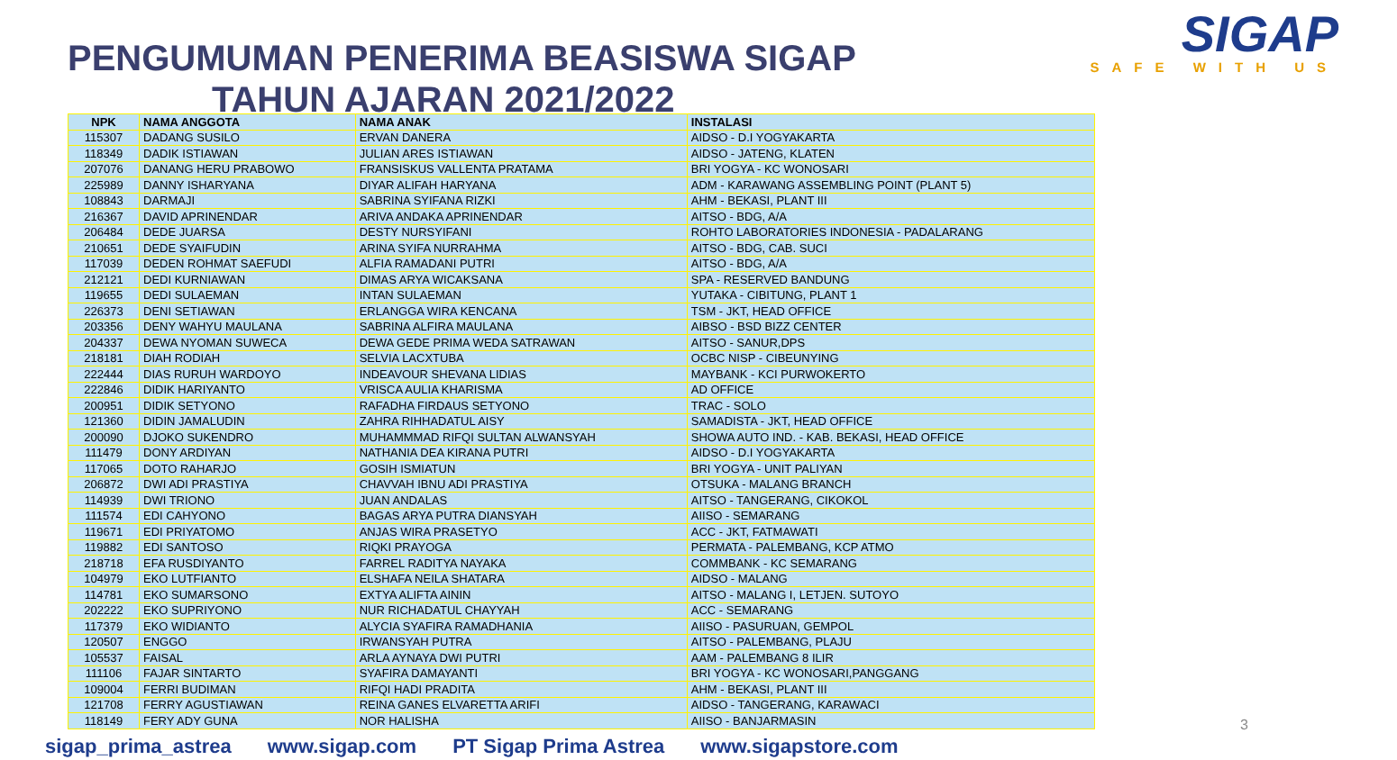SIGAP
SAFE WITH US
PENGUMUMAN PENERIMA BEASISWA SIGAP
TAHUN AJARAN 2021/2022
| NPK | NAMA ANGGOTA | NAMA ANAK | INSTALASI |
| --- | --- | --- | --- |
| 115307 | DADANG SUSILO | ERVAN DANERA | AIDSO - D.I YOGYAKARTA |
| 118349 | DADIK ISTIAWAN | JULIAN ARES ISTIAWAN | AIDSO - JATENG, KLATEN |
| 207076 | DANANG HERU PRABOWO | FRANSISKUS VALLENTA PRATAMA | BRI YOGYA - KC WONOSARI |
| 225989 | DANNY ISHARYANA | DIYAR ALIFAH HARYANA | ADM - KARAWANG ASSEMBLING POINT (PLANT 5) |
| 108843 | DARMAJI | SABRINA SYIFANA RIZKI | AHM - BEKASI, PLANT III |
| 216367 | DAVID APRINENDAR | ARIVA ANDAKA APRINENDAR | AITSO - BDG, A/A |
| 206484 | DEDE JUARSA | DESTY NURSYIFANI | ROHTO LABORATORIES INDONESIA - PADALARANG |
| 210651 | DEDE SYAIFUDIN | ARINA SYIFA NURRAHMA | AITSO - BDG, CAB. SUCI |
| 117039 | DEDEN ROHMAT SAEFUDI | ALFIA RAMADANI PUTRI | AITSO - BDG, A/A |
| 212121 | DEDI KURNIAWAN | DIMAS ARYA WICAKSANA | SPA - RESERVED BANDUNG |
| 119655 | DEDI SULAEMAN | INTAN SULAEMAN | YUTAKA - CIBITUNG, PLANT 1 |
| 226373 | DENI SETIAWAN | ERLANGGA WIRA KENCANA | TSM - JKT, HEAD OFFICE |
| 203356 | DENY WAHYU MAULANA | SABRINA ALFIRA MAULANA | AIBSO - BSD BIZZ CENTER |
| 204337 | DEWA NYOMAN SUWECA | DEWA GEDE PRIMA WEDA SATRAWAN | AITSO - SANUR,DPS |
| 218181 | DIAH RODIAH | SELVIA LACXTUBA | OCBC NISP - CIBEUNYING |
| 222444 | DIAS RURUH WARDOYO | INDEAVOUR SHEVANA LIDIAS | MAYBANK - KCI PURWOKERTO |
| 222846 | DIDIK HARIYANTO | VRISCA AULIA KHARISMA | AD OFFICE |
| 200951 | DIDIK SETYONO | RAFADHA FIRDAUS SETYONO | TRAC - SOLO |
| 121360 | DIDIN JAMALUDIN | ZAHRA RIHHADATUL AISY | SAMADISTA - JKT, HEAD OFFICE |
| 200090 | DJOKO SUKENDRO | MUHAMMMAD RIFQI SULTAN ALWANSYAH | SHOWA AUTO IND. - KAB. BEKASI, HEAD OFFICE |
| 111479 | DONY ARDIYAN | NATHANIA DEA KIRANA PUTRI | AIDSO - D.I YOGYAKARTA |
| 117065 | DOTO RAHARJO | GOSIH ISMIATUN | BRI YOGYA - UNIT PALIYAN |
| 206872 | DWI ADI PRASTIYA | CHAVVAH IBNU ADI PRASTIYA | OTSUKA - MALANG BRANCH |
| 114939 | DWI TRIONO | JUAN ANDALAS | AITSO - TANGERANG, CIKOKOL |
| 111574 | EDI CAHYONO | BAGAS ARYA PUTRA DIANSYAH | AIISO - SEMARANG |
| 119671 | EDI PRIYATOMO | ANJAS WIRA PRASETYO | ACC - JKT, FATMAWATI |
| 119882 | EDI SANTOSO | RIQKI PRAYOGA | PERMATA - PALEMBANG, KCP ATMO |
| 218718 | EFA RUSDIYANTO | FARREL RADITYA NAYAKA | COMMBANK - KC SEMARANG |
| 104979 | EKO LUTFIANTO | ELSHAFA NEILA SHATARA | AIDSO - MALANG |
| 114781 | EKO SUMARSONO | EXTYA ALIFTA AININ | AITSO - MALANG I, LETJEN. SUTOYO |
| 202222 | EKO SUPRIYONO | NUR RICHADATUL CHAYYAH | ACC - SEMARANG |
| 117379 | EKO WIDIANTO | ALYCIA SYAFIRA RAMADHANIA | AIISO - PASURUAN, GEMPOL |
| 120507 | ENGGO | IRWANSYAH PUTRA | AITSO - PALEMBANG, PLAJU |
| 105537 | FAISAL | ARLA AYNAYA DWI PUTRI | AAM - PALEMBANG 8 ILIR |
| 111106 | FAJAR SINTARTO | SYAFIRA DAMAYANTI | BRI YOGYA - KC WONOSARI,PANGGANG |
| 109004 | FERRI BUDIMAN | RIFQI HADI PRADITA | AHM - BEKASI, PLANT III |
| 121708 | FERRY AGUSTIAWAN | REINA GANES ELVARETTA ARIFI | AIDSO - TANGERANG, KARAWACI |
| 118149 | FERY ADY GUNA | NOR HALISHA | AIISO - BANJARMASIN |
3
sigap_prima_astrea www.sigap.com PT Sigap Prima Astrea www.sigapstore.com